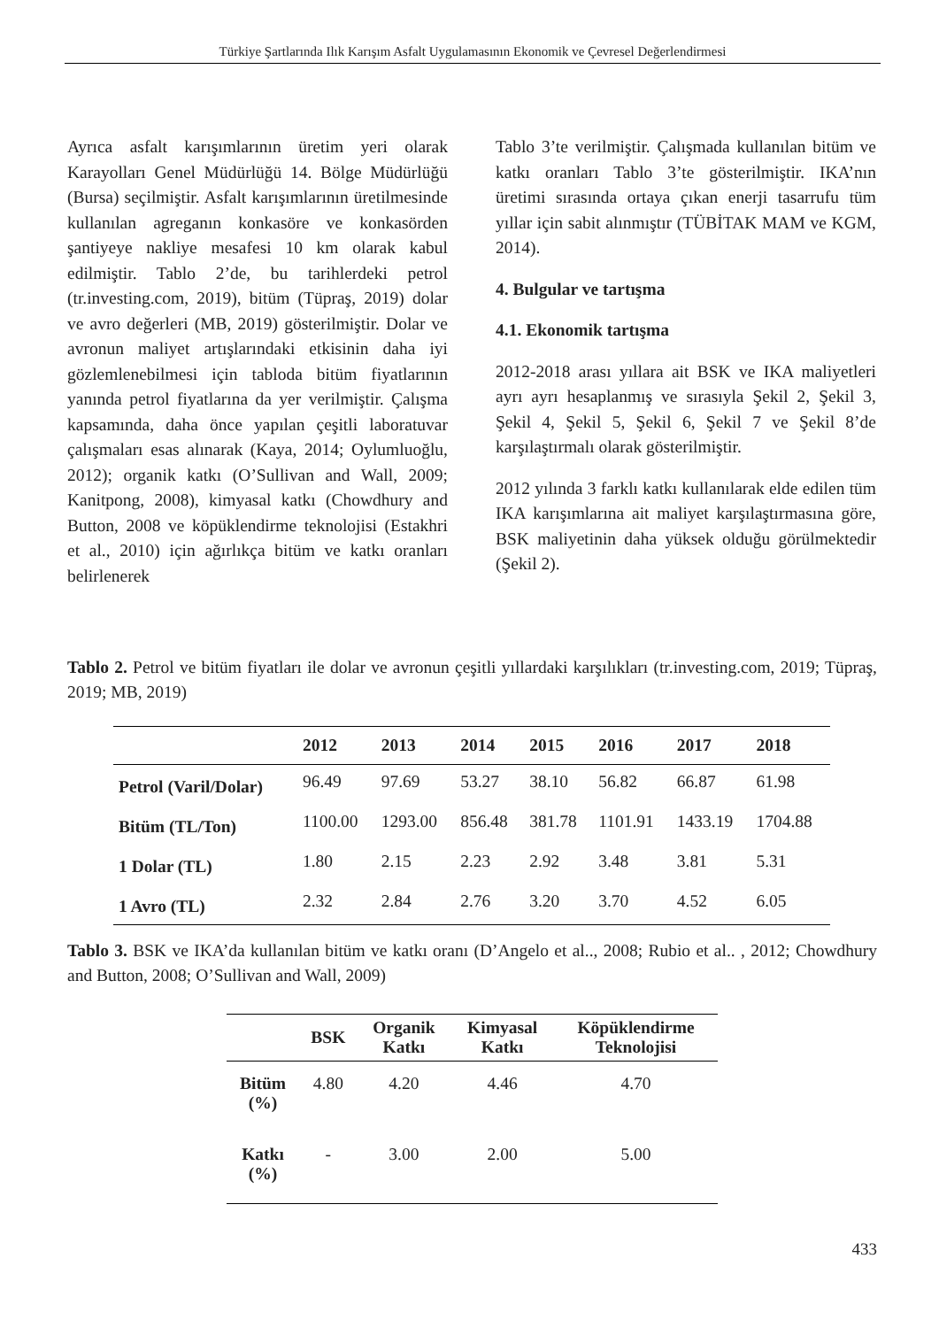Türkiye Şartlarında Ilık Karışım Asfalt Uygulamasının Ekonomik ve Çevresel Değerlendirmesi
Ayrıca asfalt karışımlarının üretim yeri olarak Karayolları Genel Müdürlüğü 14. Bölge Müdürlüğü (Bursa) seçilmiştir. Asfalt karışımlarının üretilmesinde kullanılan agreganın konkasöre ve konkasörden şantiyeye nakliye mesafesi 10 km olarak kabul edilmiştir. Tablo 2’de, bu tarihlerdeki petrol (tr.investing.com, 2019), bitüm (Tüpraş, 2019) dolar ve avro değerleri (MB, 2019) gösterilmiştir. Dolar ve avronun maliyet artışlarındaki etkisinin daha iyi gözlemlenebilmesi için tabloda bitüm fiyatlarının yanında petrol fiyatlarına da yer verilmiştir. Çalışma kapsamında, daha önce yapılan çeşitli laboratuvar çalışmaları esas alınarak (Kaya, 2014; Oylumluoğlu, 2012); organik katkı (O’Sullivan and Wall, 2009; Kanitpong, 2008), kimyasal katkı (Chowdhury and Button, 2008 ve köpüklendirme teknolojisi (Estakhri et al., 2010) için ağırlıkça bitüm ve katkı oranları belirlenerek
Tablo 3’te verilmiştir. Çalışmada kullanılan bitüm ve katkı oranları Tablo 3’te gösterilmiştir. IKA’nın üretimi sırasında ortaya çıkan enerji tasarrufu tüm yıllar için sabit alınmıştır (TÜBİTAK MAM ve KGM, 2014).
4. Bulgular ve tartışma
4.1. Ekonomik tartışma
2012-2018 arası yıllara ait BSK ve IKA maliyetleri ayrı ayrı hesaplanmış ve sırasıyla Şekil 2, Şekil 3, Şekil 4, Şekil 5, Şekil 6, Şekil 7 ve Şekil 8’de karşılaştırmalı olarak gösterilmiştir.
2012 yılında 3 farklı katkı kullanılarak elde edilen tüm IKA karışımlarına ait maliyet karşılaştırmasına göre, BSK maliyetinin daha yüksek olduğu görülmektedir (Şekil 2).
Tablo 2. Petrol ve bitüm fiyatları ile dolar ve avronun çeşitli yıllardaki karşılıkları (tr.investing.com, 2019; Tüpraş, 2019; MB, 2019)
| | 2012 | 2013 | 2014 | 2015 | 2016 | 2017 | 2018 |
| --- | --- | --- | --- | --- | --- | --- | --- |
| Petrol (Varil/Dolar) | 96.49 | 97.69 | 53.27 | 38.10 | 56.82 | 66.87 | 61.98 |
| Bitüm (TL/Ton) | 1100.00 | 1293.00 | 856.48 | 381.78 | 1101.91 | 1433.19 | 1704.88 |
| 1 Dolar (TL) | 1.80 | 2.15 | 2.23 | 2.92 | 3.48 | 3.81 | 5.31 |
| 1 Avro (TL) | 2.32 | 2.84 | 2.76 | 3.20 | 3.70 | 4.52 | 6.05 |
Tablo 3. BSK ve IKA’da kullanılan bitüm ve katkı oranı (D’Angelo et al.., 2008; Rubio et al.. , 2012; Chowdhury and Button, 2008; O’Sullivan and Wall, 2009)
| | BSK | Organik Katkı | Kimyasal Katkı | Köpüklendirme Teknolojisi |
| --- | --- | --- | --- | --- |
| Bitüm (%) | 4.80 | 4.20 | 4.46 | 4.70 |
| Katkı (%) | - | 3.00 | 2.00 | 5.00 |
433